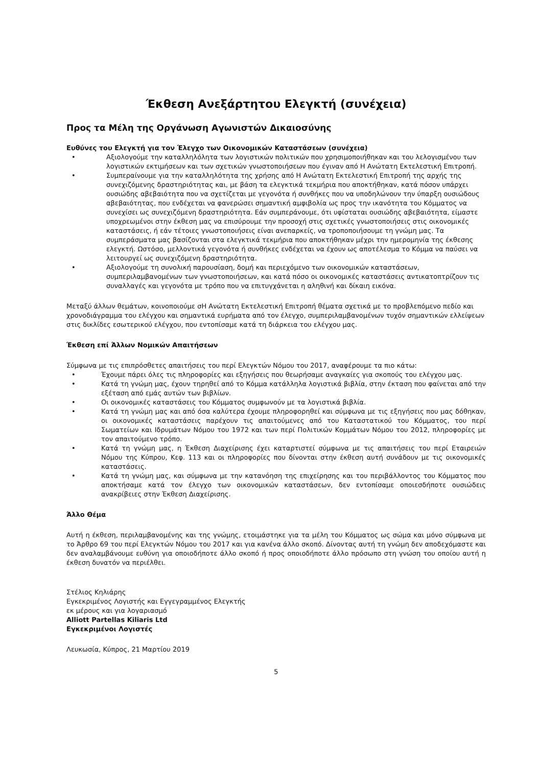Έκθεση Ανεξάρτητου Ελεγκτή (συνέχεια)
Προς τα Μέλη της Οργάνωση Αγωνιστών Δικαιοσύνης
Ευθύνες του Ελεγκτή για τον Έλεγχο των Οικονομικών Καταστάσεων (συνέχεια)
• Αξιολογούμε την καταλληλόλητα των λογιστικών πολιτικών που χρησιμοποιήθηκαν και του λελογισμένου των λογιστικών εκτιμήσεων και των σχετικών γνωστοποιήσεων που έγιναν από Η Ανώτατη Εκτελεστική Επιτροπή.
• Συμπεραίνουμε για την καταλληλότητα της χρήσης από Η Ανώτατη Εκτελεστική Επιτροπή της αρχής της συνεχιζόμενης δραστηριότητας και, με βάση τα ελεγκτικά τεκμήρια που αποκτήθηκαν, κατά πόσον υπάρχει ουσιώδης αβεβαιότητα που να σχετίζεται με γεγονότα ή συνθήκες που να υποδηλώνουν την ύπαρξη ουσιώδους αβεβαιότητας, που ενδέχεται να φανερώσει σημαντική αμφιβολία ως προς την ικανότητα του Κόμματος να συνεχίσει ως συνεχιζόμενη δραστηριότητα. Εάν συμπεράνουμε, ότι υφίσταται ουσιώδης αβεβαιότητα, είμαστε υποχρεωμένοι στην έκθεση μας να επισύρουμε την προσοχή στις σχετικές γνωστοποιήσεις στις οικονομικές καταστάσεις, ή εάν τέτοιες γνωστοποιήσεις είναι ανεπαρκείς, να τροποποιήσουμε τη γνώμη μας. Τα συμπεράσματα μας βασίζονται στα ελεγκτικά τεκμήρια που αποκτήθηκαν μέχρι την ημερομηνία της έκθεσης ελεγκτή. Ωστόσο, μελλοντικά γεγονότα ή συνθήκες ενδέχεται να έχουν ως αποτέλεσμα το Κόμμα να παύσει να λειτουργεί ως συνεχιζόμενη δραστηριότητα.
• Αξιολογούμε τη συνολική παρουσίαση, δομή και περιεχόμενο των οικονομικών καταστάσεων, συμπεριλαμβανομένων των γνωστοποιήσεων, και κατά πόσο οι οικονομικές καταστάσεις αντικατοπτρίζουν τις συναλλαγές και γεγονότα με τρόπο που να επιτυγχάνεται η αληθινή και δίκαιη εικόνα.
Μεταξύ άλλων θεμάτων, κοινοποιούμε σΗ Ανώτατη Εκτελεστική Επιτροπή θέματα σχετικά με το προβλεπόμενο πεδίο και χρονοδιάγραμμα του ελέγχου και σημαντικά ευρήματα από τον έλεγχο, συμπεριλαμβανομένων τυχόν σημαντικών ελλείψεων στις δικλίδες εσωτερικού ελέγχου, που εντοπίσαμε κατά τη διάρκεια του ελέγχου μας.
Έκθεση επί Άλλων Νομικών Απαιτήσεων
Σύμφωνα με τις επιπρόσθετες απαιτήσεις του περί Ελεγκτών Νόμου του 2017, αναφέρουμε τα πιο κάτω:
• Έχουμε πάρει όλες τις πληροφορίες και εξηγήσεις που θεωρήσαμε αναγκαίες για σκοπούς του ελέγχου μας.
• Κατά τη γνώμη μας, έχουν τηρηθεί από το Κόμμα κατάλληλα λογιστικά βιβλία, στην έκταση που φαίνεται από την εξέταση από εμάς αυτών των βιβλίων.
• Οι οικονομικές καταστάσεις του Κόμματος συμφωνούν με τα λογιστικά βιβλία.
• Κατά τη γνώμη μας και από όσα καλύτερα έχουμε πληροφορηθεί και σύμφωνα με τις εξηγήσεις που μας δόθηκαν, οι οικονομικές καταστάσεις παρέχουν τις απαιτούμενες από του Καταστατικού του Κόμματος, του περί Σωματείων και Ιδρυμάτων Νόμου του 1972 και των περί Πολιτικών Κομμάτων Νόμου του 2012, πληροφορίες με τον απαιτούμενο τρόπο.
• Κατά τη γνώμη μας, η Έκθεση Διαχείρισης έχει καταρτιστεί σύμφωνα με τις απαιτήσεις του περί Εταιρειών Νόμου της Κύπρου, Κεφ. 113 και οι πληροφορίες που δίνονται στην έκθεση αυτή συνάδουν με τις οικονομικές καταστάσεις.
• Κατά τη γνώμη μας, και σύμφωνα με την κατανόηση της επιχείρησης και του περιβάλλοντος του Κόμματος που αποκτήσαμε κατά τον έλεγχο των οικονομικών καταστάσεων, δεν εντοπίσαμε οποιεσδήποτε ουσιώδεις ανακρίβειες στην Έκθεση Διαχείρισης.
Άλλο Θέμα
Αυτή η έκθεση, περιλαμβανομένης και της γνώμης, ετοιμάστηκε για τα μέλη του Κόμματος ως σώμα και μόνο σύμφωνα με το Άρθρο 69 του περί Ελεγκτών Νόμου του 2017 και για κανένα άλλο σκοπό. Δίνοντας αυτή τη γνώμη δεν αποδεχόμαστε και δεν αναλαμβάνουμε ευθύνη για οποιοδήποτε άλλο σκοπό ή προς οποιοδήποτε άλλο πρόσωπο στη γνώση του οποίου αυτή η έκθεση δυνατόν να περιέλθει.
Στέλιος Κηλιάρης
Εγκεκριμένος Λογιστής και Εγγεγραμμένος Ελεγκτής
εκ μέρους και για λογαριασμό
Alliott Partellas Kiliaris Ltd
Εγκεκριμένοι Λογιστές
Λευκωσία, Κύπρος, 21 Μαρτίου 2019
5